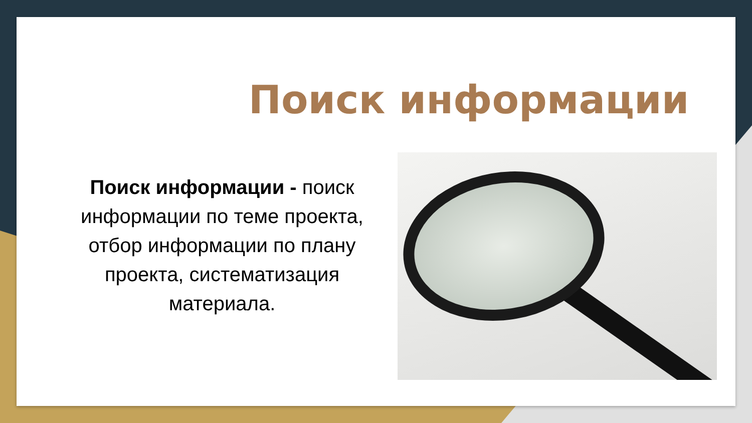Поиск информации
Поиск информации - поиск информации по теме проекта, отбор информации по плану проекта, систематизация материала.